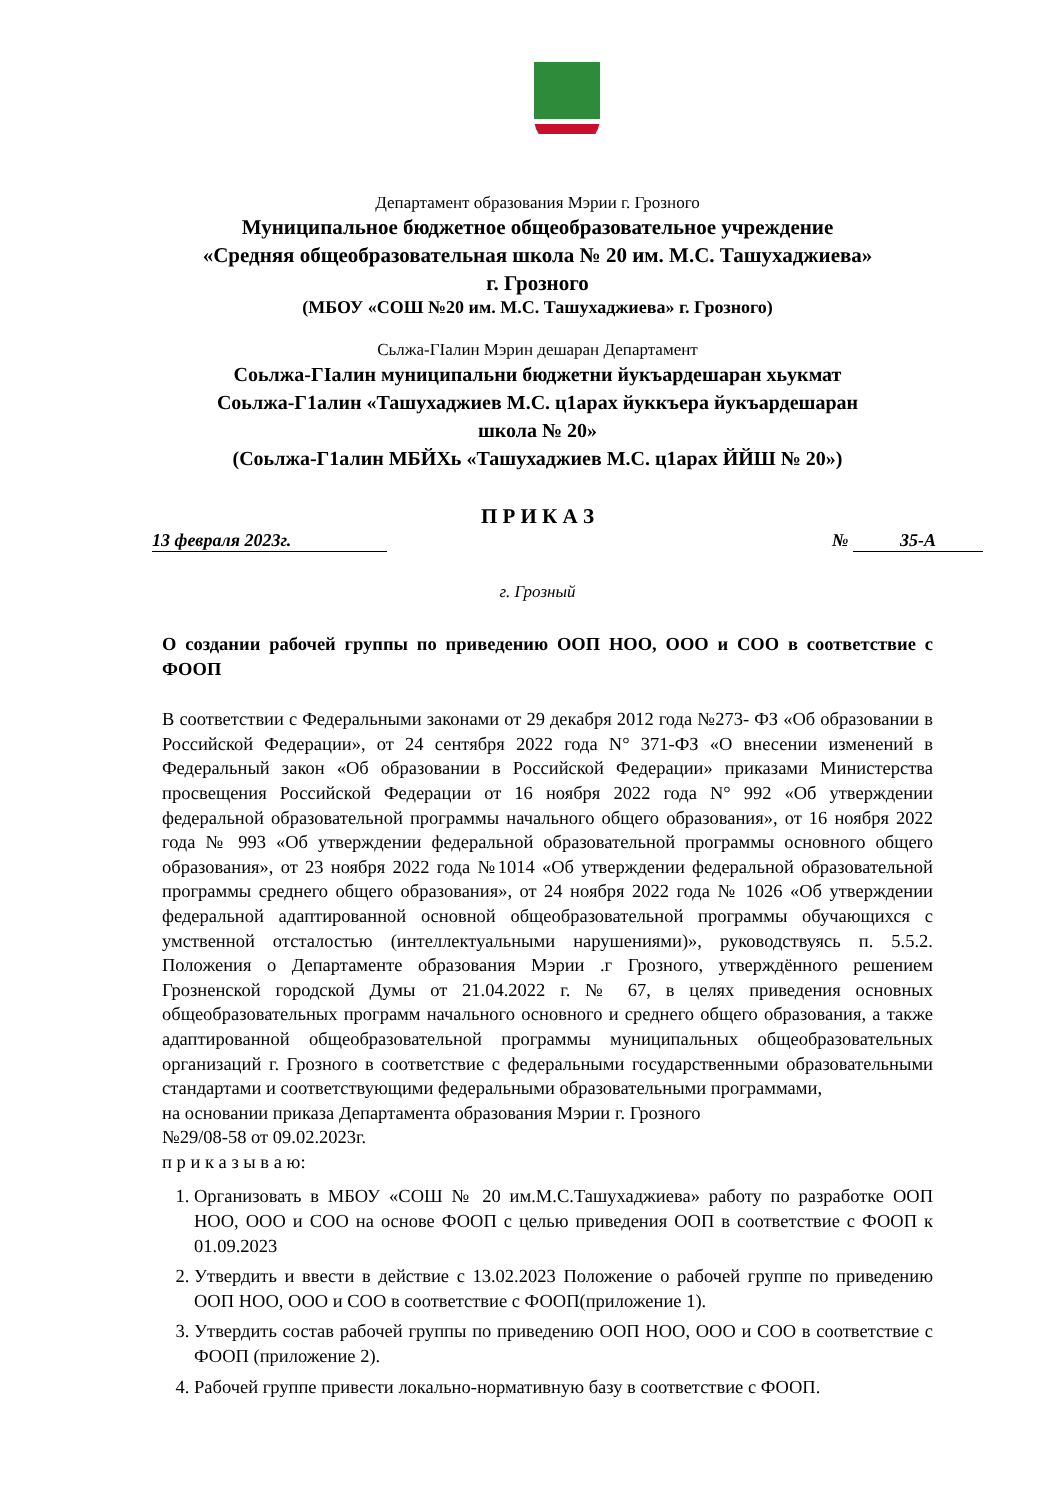Департамент образования Мэрии г. Грозного
Муниципальное бюджетное общеобразовательное учреждение
«Средняя общеобразовательная школа № 20 им. М.С. Ташухаджиева»
г. Грозного
(МБОУ «СОШ №20 им. М.С. Ташухаджиева» г. Грозного)
Сьлжа-ГӀалин Мэрин дешаран Департамент
Соьлжа-ГIалин муниципальни бюджетни йукъардешаран хьукмат
Соьлжа-Г1алин «Ташухаджиев М.С. ц1арах йуккъера йукъардешаран
школа № 20»
(Соьлжа-Г1алин МБЙХь «Ташухаджиев М.С. ц1арах ЙЙШ № 20»)
П Р И К А З
13 февраля 2023г. № 35-А
г. Грозный
О создании рабочей группы по приведению ООП НОО, ООО и СОО в соответствие с ФООП
В соответствии с Федеральными законами от 29 декабря 2012 года №273- ФЗ «Об образовании в Российской Федерации», от 24 сентября 2022 года N° 371-ФЗ «О внесении изменений в Федеральный закон «Об образовании в Российской Федерации» приказами Министерства просвещения Российской Федерации от 16 ноября 2022 года N° 992 «Об утверждении федеральной образовательной программы начального общего образования», от 16 ноября 2022 года № 993 «Об утверждении федеральной образовательной программы основного общего образования», от 23 ноября 2022 года №1014 «Об утверждении федеральной образовательной программы среднего общего образования», от 24 ноября 2022 года № 1026 «Об утверждении федеральной адаптированной основной общеобразовательной программы обучающихся с умственной отсталостью (интеллектуальными нарушениями)», руководствуясь п. 5.5.2. Положения о Департаменте образования Мэрии .г Грозного, утверждённого решением Грозненской городской Думы от 21.04.2022 г. № 67, в целях приведения основных общеобразовательных программ начального основного и среднего общего образования, а также адаптированной общеобразовательной программы муниципальных общеобразовательных организаций г. Грозного в соответствие с федеральными государственными образовательными стандартами и соответствующими федеральными образовательными программами,
на основании приказа Департамента образования Мэрии г. Грозного
№29/08-58 от 09.02.2023г.
п р и к а з ы в а ю:
1. Организовать в МБОУ «СОШ № 20 им.М.С.Ташухаджиева» работу по разработке ООП НОО, ООО и СОО на основе ФООП с целью приведения ООП в соответствие с ФООП к 01.09.2023
2. Утвердить и ввести в действие с 13.02.2023 Положение о рабочей группе по приведению ООП НОО, ООО и СОО в соответствие с ФООП(приложение 1).
3. Утвердить состав рабочей группы по приведению ООП НОО, ООО и СОО в соответствие с ФООП (приложение 2).
4. Рабочей группе привести локально-нормативную базу в соответствие с ФООП.